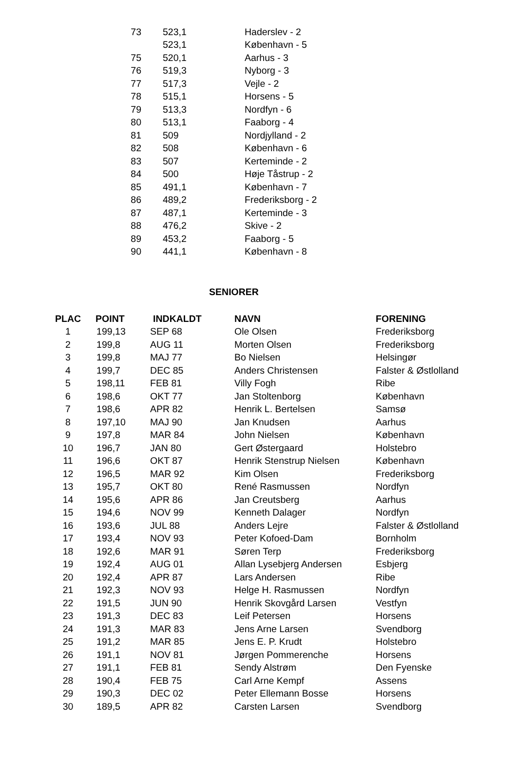| 73 | 523,1 | Haderslev - 2 |
| | 523,1 | København - 5 |
| 75 | 520,1 | Aarhus - 3 |
| 76 | 519,3 | Nyborg - 3 |
| 77 | 517,3 | Vejle - 2 |
| 78 | 515,1 | Horsens - 5 |
| 79 | 513,3 | Nordfyn - 6 |
| 80 | 513,1 | Faaborg - 4 |
| 81 | 509 | Nordjylland - 2 |
| 82 | 508 | København - 6 |
| 83 | 507 | Kerteminde - 2 |
| 84 | 500 | Høje Tåstrup - 2 |
| 85 | 491,1 | København - 7 |
| 86 | 489,2 | Frederiksborg - 2 |
| 87 | 487,1 | Kerteminde - 3 |
| 88 | 476,2 | Skive - 2 |
| 89 | 453,2 | Faaborg - 5 |
| 90 | 441,1 | København - 8 |
SENIORER
| PLAC | POINT | INDKALDT | NAVN | FORENING |
| --- | --- | --- | --- | --- |
| 1 | 199,13 | SEP 68 | Ole Olsen | Frederiksborg |
| 2 | 199,8 | AUG 11 | Morten Olsen | Frederiksborg |
| 3 | 199,8 | MAJ 77 | Bo Nielsen | Helsingør |
| 4 | 199,7 | DEC 85 | Anders Christensen | Falster & Østlolland |
| 5 | 198,11 | FEB 81 | Villy Fogh | Ribe |
| 6 | 198,6 | OKT 77 | Jan Stoltenborg | København |
| 7 | 198,6 | APR 82 | Henrik L. Bertelsen | Samsø |
| 8 | 197,10 | MAJ 90 | Jan Knudsen | Aarhus |
| 9 | 197,8 | MAR 84 | John Nielsen | København |
| 10 | 196,7 | JAN 80 | Gert Østergaard | Holstebro |
| 11 | 196,6 | OKT 87 | Henrik Stenstrup Nielsen | København |
| 12 | 196,5 | MAR 92 | Kim Olsen | Frederiksborg |
| 13 | 195,7 | OKT 80 | René Rasmussen | Nordfyn |
| 14 | 195,6 | APR 86 | Jan Creutsberg | Aarhus |
| 15 | 194,6 | NOV 99 | Kenneth Dalager | Nordfyn |
| 16 | 193,6 | JUL 88 | Anders Lejre | Falster & Østlolland |
| 17 | 193,4 | NOV 93 | Peter Kofoed-Dam | Bornholm |
| 18 | 192,6 | MAR 91 | Søren Terp | Frederiksborg |
| 19 | 192,4 | AUG 01 | Allan Lysebjerg Andersen | Esbjerg |
| 20 | 192,4 | APR 87 | Lars Andersen | Ribe |
| 21 | 192,3 | NOV 93 | Helge H. Rasmussen | Nordfyn |
| 22 | 191,5 | JUN 90 | Henrik Skovgård Larsen | Vestfyn |
| 23 | 191,3 | DEC 83 | Leif Petersen | Horsens |
| 24 | 191,3 | MAR 83 | Jens Arne Larsen | Svendborg |
| 25 | 191,2 | MAR 85 | Jens E. P. Krudt | Holstebro |
| 26 | 191,1 | NOV 81 | Jørgen Pommerenche | Horsens |
| 27 | 191,1 | FEB 81 | Sendy Alstrøm | Den Fyenske |
| 28 | 190,4 | FEB 75 | Carl Arne Kempf | Assens |
| 29 | 190,3 | DEC 02 | Peter Ellemann Bosse | Horsens |
| 30 | 189,5 | APR 82 | Carsten Larsen | Svendborg |